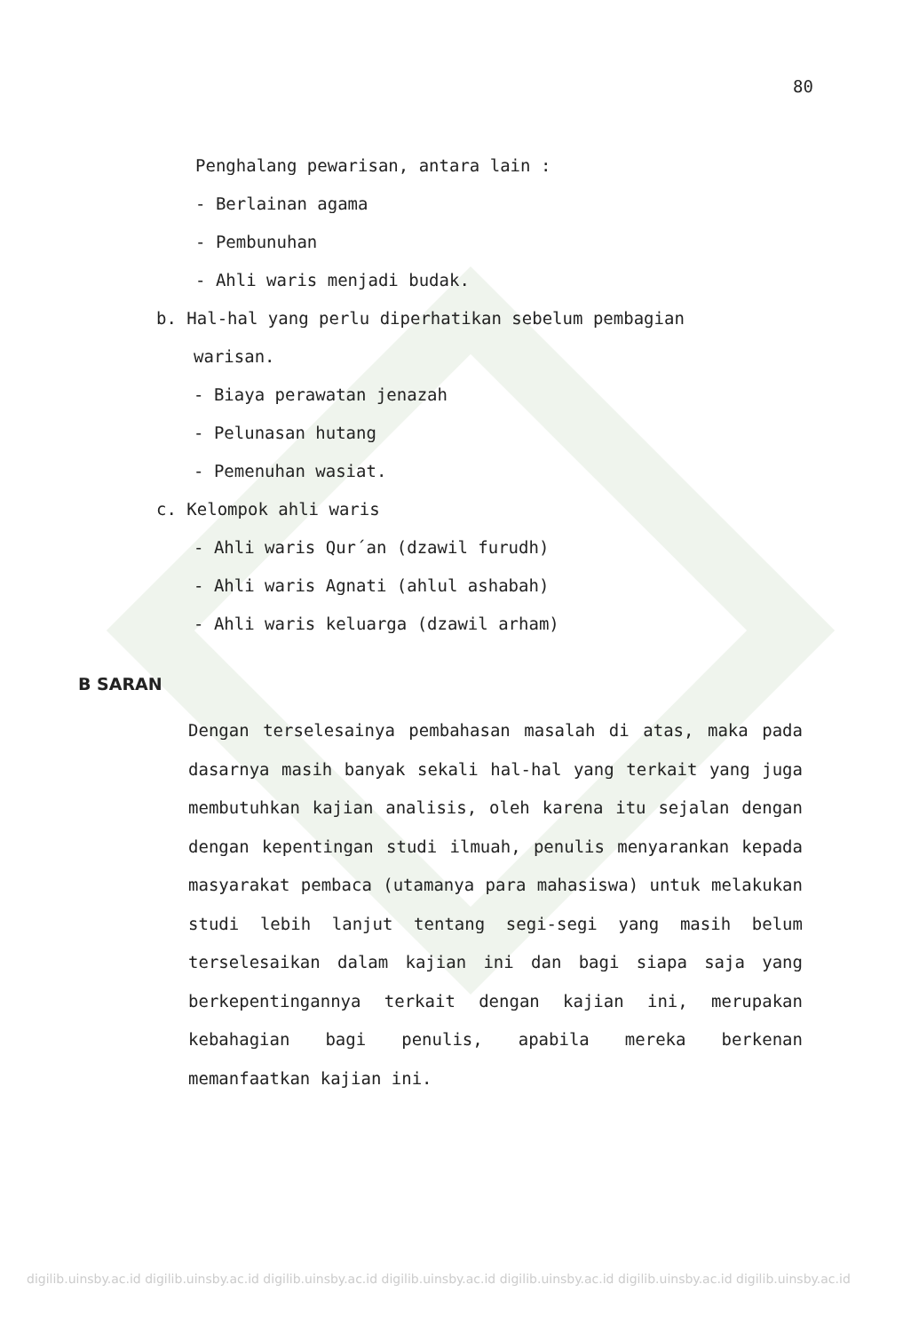80
Penghalang pewarisan, antara lain :
- Berlainan agama
- Pembunuhan
- Ahli waris menjadi budak.
b. Hal-hal yang perlu diperhatikan sebelum pembagian
warisan.
- Biaya perawatan jenazah
- Pelunasan hutang
- Pemenuhan wasiat.
c. Kelompok ahli waris
- Ahli waris Qur´an (dzawil furudh)
- Ahli waris Agnati (ahlul ashabah)
- Ahli waris keluarga (dzawil arham)
B SARAN
Dengan terselesainya pembahasan masalah di atas, maka pada dasarnya masih banyak sekali hal-hal yang terkait yang juga membutuhkan kajian analisis, oleh karena itu sejalan dengan dengan kepentingan studi ilmuah, penulis menyarankan kepada masyarakat pembaca (utamanya para mahasiswa) untuk melakukan studi lebih lanjut tentang segi-segi yang masih belum terselesaikan dalam kajian ini dan bagi siapa saja yang berkepentingannya terkait dengan kajian ini, merupakan kebahagian bagi penulis, apabila mereka berkenan memanfaatkan kajian ini.
digilib.uinsby.ac.id digilib.uinsby.ac.id digilib.uinsby.ac.id digilib.uinsby.ac.id digilib.uinsby.ac.id digilib.uinsby.ac.id digilib.uinsby.ac.id